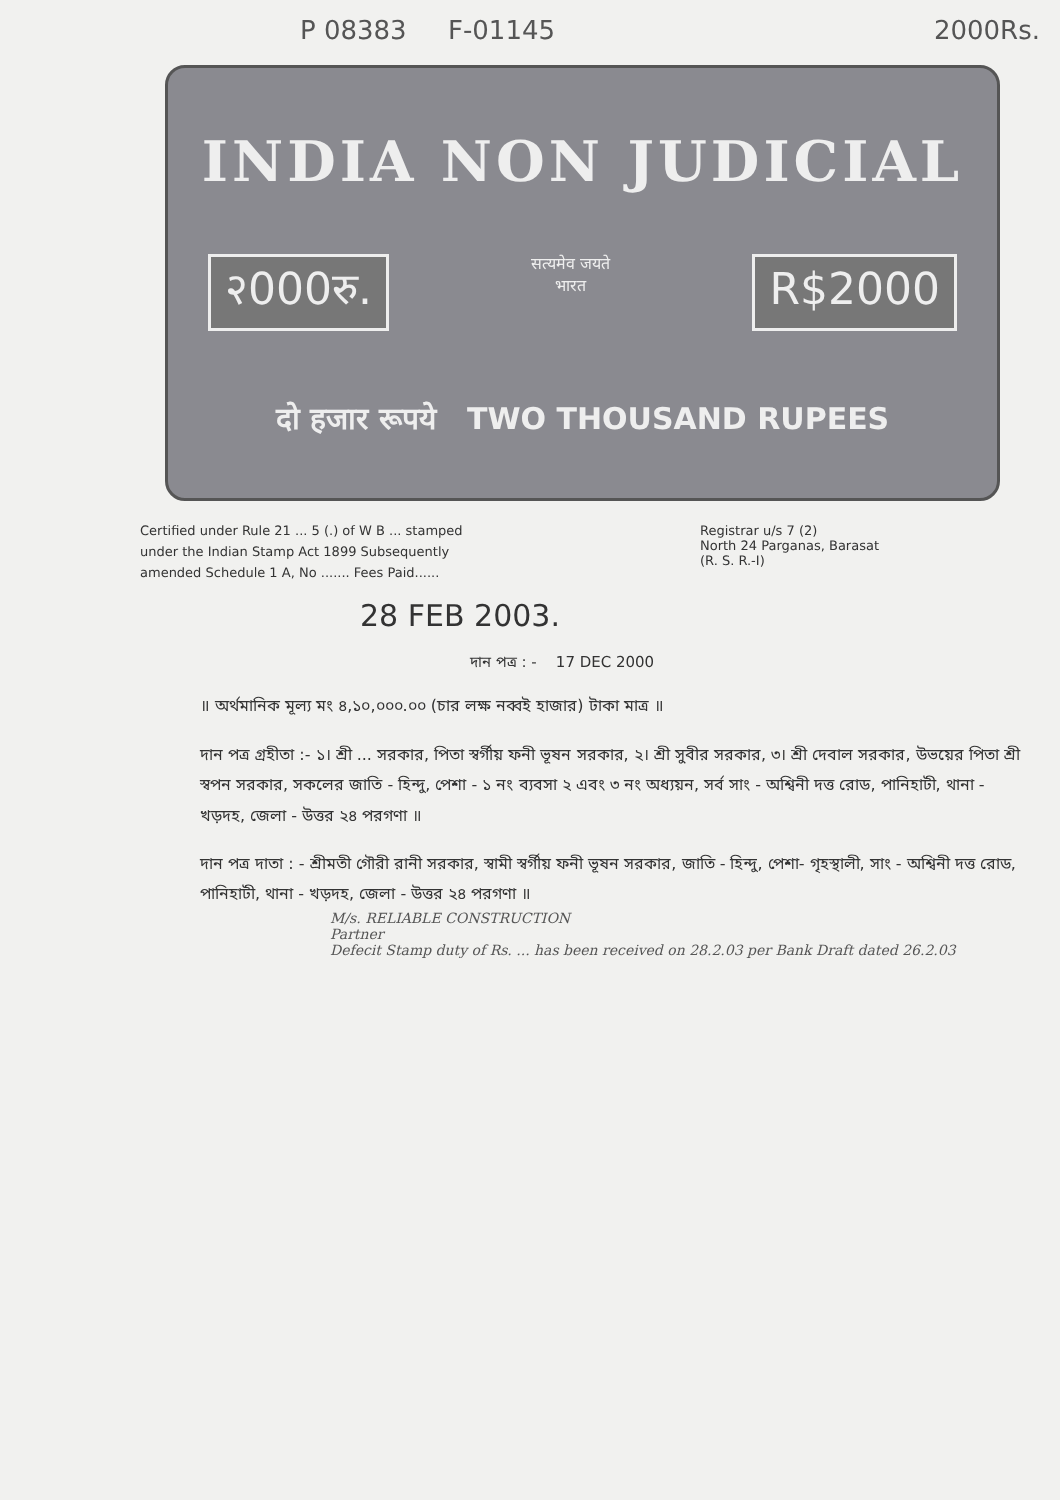P 08383 F-01145 2000Rs.
INDIA NON JUDICIAL
२000रु. सत्यमेव जयते
भारत R$2000
दो हजार रूपये TWO THOUSAND RUPEES
Certified under Rule 21 ... 5 (.) of W B ... stamped under the Indian Stamp Act 1899 Subsequently amended Schedule 1 A, No ....... Fees Paid......
Registrar u/s 7 (2)
North 24 Parganas, Barasat
(R. S. R.-I)
28 FEB 2003.
দান পত্র : - 17 DEC 2000
॥ অর্থমানিক মূল্য মং ৪,১০,০০০.০০ (চার লক্ষ নব্বই হাজার) টাকা মাত্র ॥
দান পত্র গ্রহীতা :- ১। শ্রী ... সরকার, পিতা স্বর্গীয় ফনী ভূষন সরকার, ২। শ্রী সুবীর সরকার, ৩। শ্রী দেবাল সরকার, উভয়ের পিতা শ্রী স্বপন সরকার, সকলের জাতি - হিন্দু, পেশা - ১ নং ব্যবসা ২ এবং ৩ নং অধ্যয়ন, সর্ব সাং - অশ্বিনী দত্ত রোড, পানিহাটী, থানা - খড়দহ, জেলা - উত্তর ২৪ পরগণা ॥
দান পত্র দাতা : - শ্রীমতী গৌরী রানী সরকার, স্বামী স্বর্গীয় ফনী ভূষন সরকার, জাতি - হিন্দু, পেশা- গৃহস্থালী, সাং - অশ্বিনী দত্ত রোড, পানিহাটী, থানা - খড়দহ, জেলা - উত্তর ২৪ পরগণা ॥
M/s. RELIABLE CONSTRUCTION
Partner
Defecit Stamp duty of Rs. ... has been received on 28.2.03 per Bank Draft dated 26.2.03